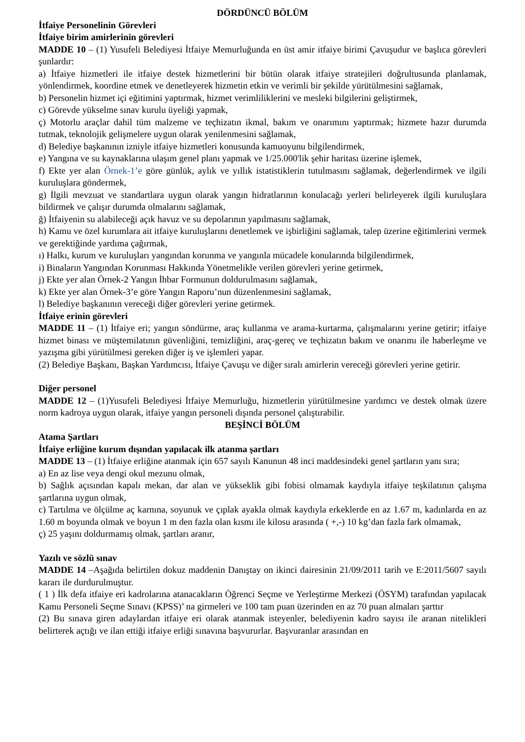DÖRDÜNCÜ BÖLÜM
İtfaiye Personelinin Görevleri
İtfaiye birim amirlerinin görevleri
MADDE 10 – (1) Yusufeli Belediyesi İtfaiye Memurluğunda en üst amir itfaiye birimi Çavuşudur ve başlıca görevleri şunlardır:
a) İtfaiye hizmetleri ile itfaiye destek hizmetlerini bir bütün olarak itfaiye stratejileri doğrultusunda planlamak, yönlendirmek, koordine etmek ve denetleyerek hizmetin etkin ve verimli bir şekilde yürütülmesini sağlamak,
b) Personelin hizmet içi eğitimini yaptırmak, hizmet verimliliklerini ve mesleki bilgilerini geliştirmek,
c) Görevde yükselme sınav kurulu üyeliği yapmak,
ç) Motorlu araçlar dahil tüm malzeme ve teçhizatın ikmal, bakım ve onarımını yaptırmak; hizmete hazır durumda tutmak, teknolojik gelişmelere uygun olarak yenilenmesini sağlamak,
d) Belediye başkanının izniyle itfaiye hizmetleri konusunda kamuoyunu bilgilendirmek,
e) Yangına ve su kaynaklarına ulaşım genel planı yapmak ve 1/25.000'lik şehir haritası üzerine işlemek,
f) Ekte yer alan Örnek-1’e göre günlük, aylık ve yıllık istatistiklerin tutulmasını sağlamak, değerlendirmek ve ilgili kuruluşlara göndermek,
g) İlgili mevzuat ve standartlara uygun olarak yangın hidratlarının konulacağı yerleri belirleyerek ilgili kuruluşlara bildirmek ve çalışır durumda olmalarını sağlamak,
ğ) İtfaiyenin su alabileceği açık havuz ve su depolarının yapılmasını sağlamak,
h) Kamu ve özel kurumlara ait itfaiye kuruluşlarını denetlemek ve işbirliğini sağlamak, talep üzerine eğitimlerini vermek ve gerektiğinde yardıma çağırmak,
ı) Halkı, kurum ve kuruluşları yangından korunma ve yangınla mücadele konularında bilgilendirmek,
i) Binaların Yangından Korunması Hakkında Yönetmelikle verilen görevleri yerine getirmek,
j) Ekte yer alan Örnek-2 Yangın İhbar Formunun doldurulmasını sağlamak,
k) Ekte yer alan Örnek-3’e göre Yangın Raporu’nun düzenlenmesini sağlamak,
l) Belediye başkanının vereceği diğer görevleri yerine getirmek.
İtfaiye erinin görevleri
MADDE 11 – (1) İtfaiye eri; yangın söndürme, araç kullanma ve arama-kurtarma, çalışmalarını yerine getirir; itfaiye hizmet binası ve müştemilatının güvenliğini, temizliğini, araç-gereç ve teçhizatın bakım ve onarımı ile haberleşme ve yazışma gibi yürütülmesi gereken diğer iş ve işlemleri yapar.
(2) Belediye Başkanı, Başkan Yardımcısı, İtfaiye Çavuşu ve diğer sıralı amirlerin vereceği görevleri yerine getirir.
Diğer personel
MADDE 12 – (1)Yusufeli Belediyesi İtfaiye Memurluğu, hizmetlerin yürütülmesine yardımcı ve destek olmak üzere norm kadroya uygun olarak, itfaiye yangın personeli dışında personel çalıştırabilir.
BEŞİNCİ BÖLÜM
Atama Şartları
İtfaiye erliğine kurum dışından yapılacak ilk atanma şartları
MADDE 13 – (1) İtfaiye erliğine atanmak için 657 sayılı Kanunun 48 inci maddesindeki genel şartların yanı sıra;
a) En az lise veya dengi okul mezunu olmak,
b) Sağlık açısından kapalı mekan, dar alan ve yükseklik gibi fobisi olmamak kaydıyla itfaiye teşkilatının çalışma şartlarına uygun olmak,
c) Tartılma ve ölçülme aç karnına, soyunuk ve çıplak ayakla olmak kaydıyla erkeklerde en az 1.67 m, kadınlarda en az 1.60 m boyunda olmak ve boyun 1 m den fazla olan kısmı ile kilosu arasında ( +,-) 10 kg’dan fazla fark olmamak,
ç) 25 yaşını doldurmamış olmak, şartları aranır,
Yazılı ve sözlü sınav
MADDE 14 –Aşağıda belirtilen dokuz maddenin Danıştay on ikinci dairesinin 21/09/2011 tarih ve E:2011/5607 sayılı kararı ile durdurulmuştur.
( 1 ) İlk defa itfaiye eri kadrolarına atanacakların Öğrenci Seçme ve Yerleştirme Merkezi (ÖSYM) tarafından yapılacak Kamu Personeli Seçme Sınavı (KPSS)’ na girmeleri ve 100 tam puan üzerinden en az 70 puan almaları şarttır
(2) Bu sınava giren adaylardan itfaiye eri olarak atanmak isteyenler, belediyenin kadro sayısı ile aranan nitelikleri belirterek açtığı ve ilan ettiği itfaiye erliği sınavına başvururlar. Başvuranlar arasından en